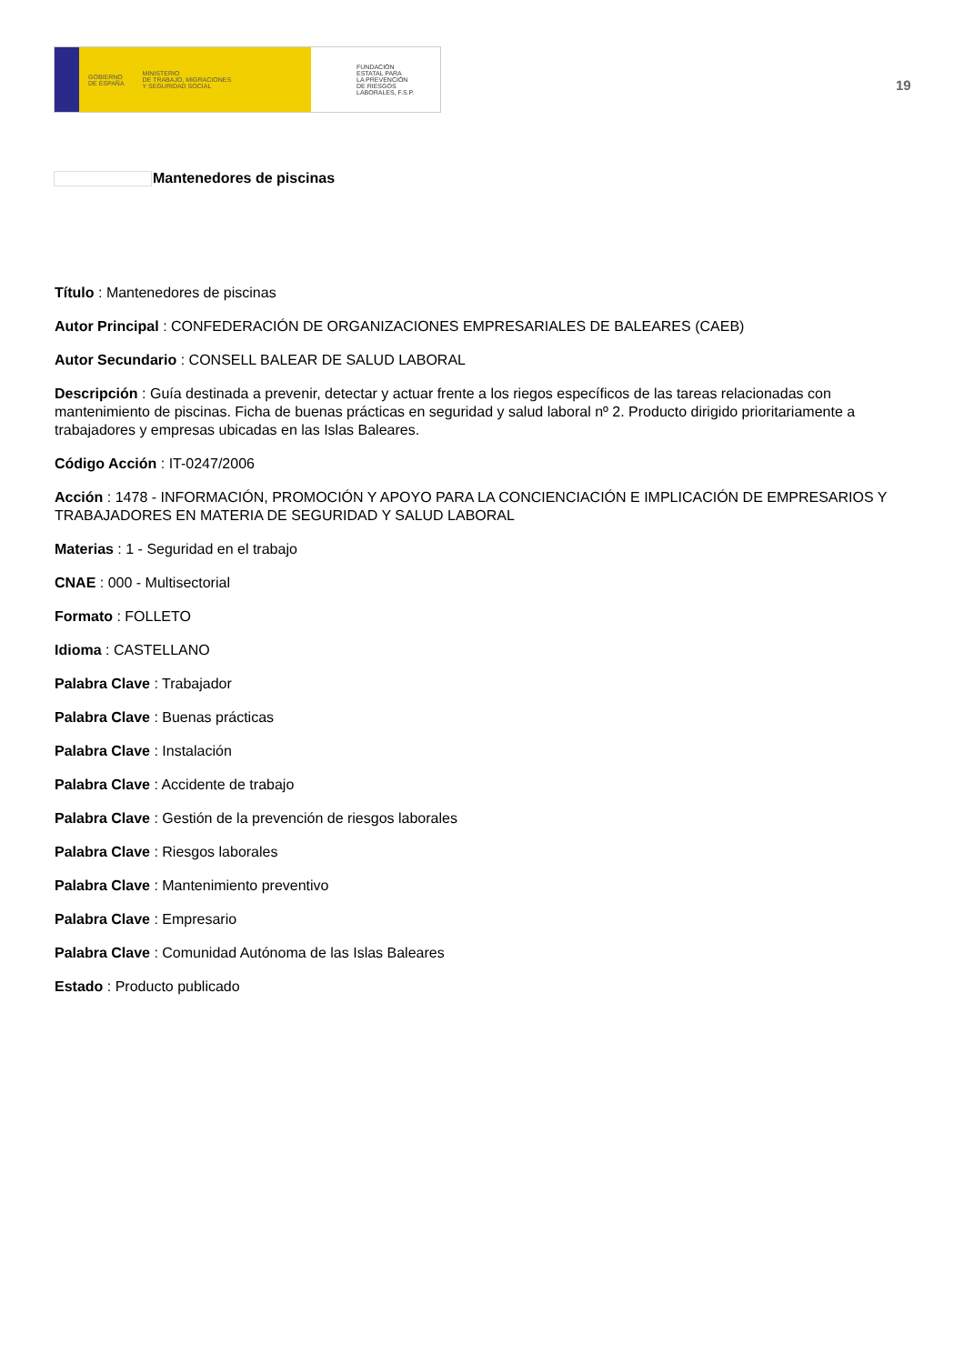GOBIERNO
DE ESPAÑA
MINISTERIO
DE TRABAJO, MIGRACIONES
Y SEGURIDAD SOCIAL
FUNDACIÓN
ESTATAL PARA
LA PREVENCIÓN
DE RIESGOS
LABORALES, F.S.P.
19
Mantenedores de piscinas
Título : Mantenedores de piscinas
Autor Principal : CONFEDERACIÓN DE ORGANIZACIONES EMPRESARIALES DE BALEARES (CAEB)
Autor Secundario : CONSELL BALEAR DE SALUD LABORAL
Descripción : Guía destinada a prevenir, detectar y actuar frente a los riegos específicos de las tareas relacionadas con mantenimiento de piscinas. Ficha de buenas prácticas en seguridad y salud laboral nº 2. Producto dirigido prioritariamente a trabajadores y empresas ubicadas en las Islas Baleares.
Código Acción : IT-0247/2006
Acción : 1478 - INFORMACIÓN, PROMOCIÓN Y APOYO PARA LA CONCIENCIACIÓN E IMPLICACIÓN DE EMPRESARIOS Y TRABAJADORES EN MATERIA DE SEGURIDAD Y SALUD LABORAL
Materias : 1 - Seguridad en el trabajo
CNAE : 000 - Multisectorial
Formato : FOLLETO
Idioma : CASTELLANO
Palabra Clave : Trabajador
Palabra Clave : Buenas prácticas
Palabra Clave : Instalación
Palabra Clave : Accidente de trabajo
Palabra Clave : Gestión de la prevención de riesgos laborales
Palabra Clave : Riesgos laborales
Palabra Clave : Mantenimiento preventivo
Palabra Clave : Empresario
Palabra Clave : Comunidad Autónoma de las Islas Baleares
Estado : Producto publicado